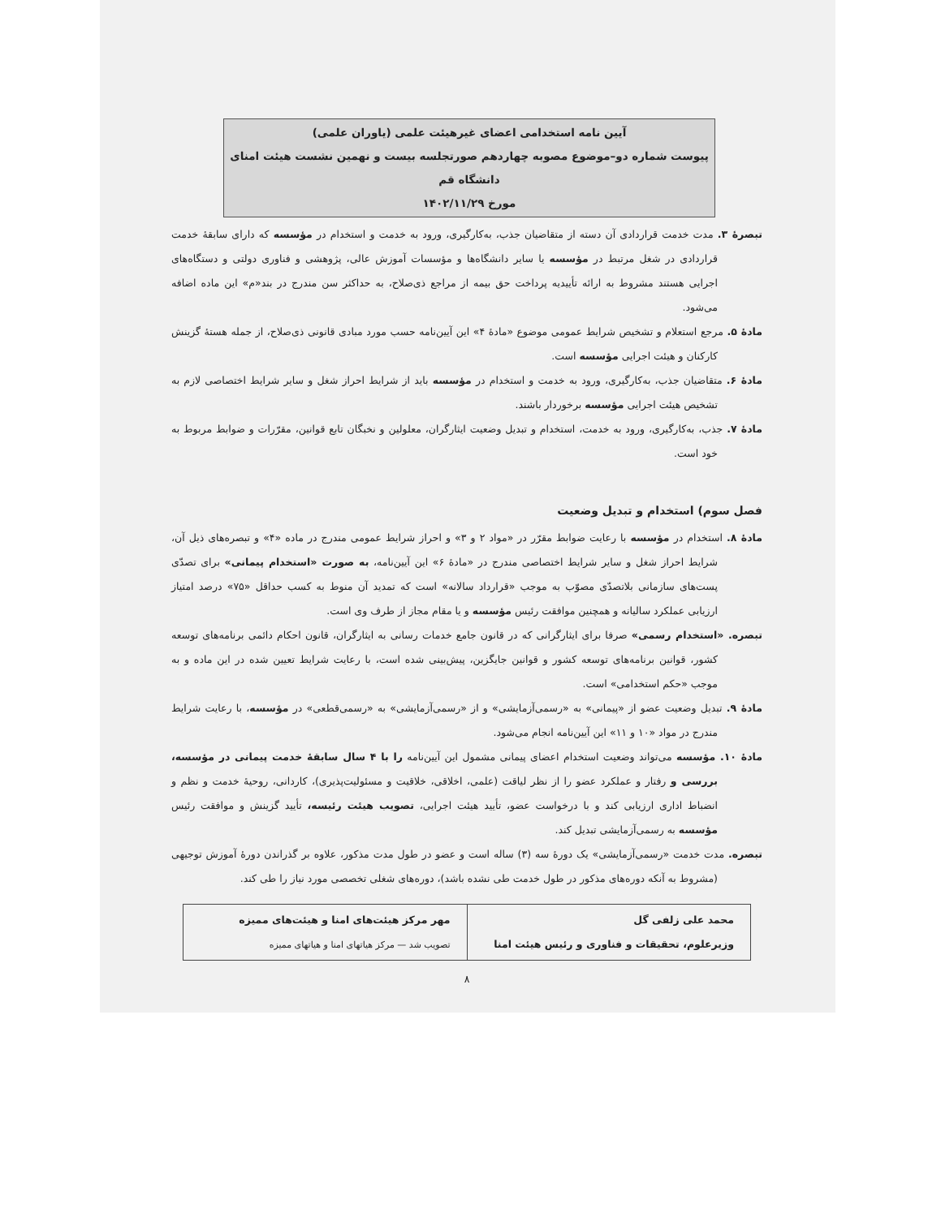آیین نامه استخدامی اعضای غیرهیئت علمی (یاوران علمی)
پیوست شماره دو–موضوع مصوبه چهاردهم صورتجلسه بیست و نهمین نشست هیئت امنای دانشگاه قم
مورخ ۱۴۰۲/۱۱/۲۹
تبصرهٔ ۳. مدت خدمت قراردادی آن دسته از متقاضیان جذب، به‌کارگیری، ورود به خدمت و استخدام در مؤسسه که دارای سابقهٔ خدمت قراردادی در شغل مرتبط در مؤسسه یا سایر دانشگاه‌ها و مؤسسات آموزش عالی، پژوهشی و فناوری دولتی و دستگاه‌های اجرایی هستند مشروط به ارائه تأییدیه پرداخت حق بیمه از مراجع ذی‌صلاح، به حداکثر سن مندرج در بند«م» این ماده اضافه می‌شود.
مادهٔ ۵. مرجع استعلام و تشخیص شرایط عمومی موضوع «مادهٔ ۴» این آیین‌نامه حسب مورد مبادی قانونی ذی‌صلاح، از جمله هستهٔ گزینش کارکنان و هیئت اجرایی مؤسسه است.
مادهٔ ۶. متقاضیان جذب، به‌کارگیری، ورود به خدمت و استخدام در مؤسسه باید از شرایط احراز شغل و سایر شرایط اختصاصی لازم به تشخیص هیئت اجرایی مؤسسه برخوردار باشند.
مادهٔ ۷. جذب، به‌کارگیری، ورود به خدمت، استخدام و تبدیل وضعیت ایثارگران، معلولین و نخبگان تابع قوانین، مقرّرات و ضوابط مربوط به خود است.
فصل سوم) استخدام و تبدیل وضعیت
مادهٔ ۸. استخدام در مؤسسه با رعایت ضوابط مقرّر در «مواد ۲ و ۳» و احراز شرایط عمومی مندرج در ماده «۴» و تبصره‌های ذیل آن، شرایط احراز شغل و سایر شرایط اختصاصی مندرج در «مادهٔ ۶» این آیین‌نامه، به صورت «استخدام پیمانی» برای تصدّی پست‌های سازمانی بلاتصدّی مصوّب به موجب «قرارداد سالانه» است که تمدید آن منوط به کسب حداقل «۷۵» درصد امتیاز ارزیابی عملکرد سالیانه و همچنین موافقت رئیس مؤسسه و یا مقام مجاز از طرف وی است.
تبصره. «استخدام رسمی» صرفا برای ایثارگرانی که در قانون جامع خدمات رسانی به ایثارگران، قانون احکام دائمی برنامه‌های توسعه کشور، قوانین برنامه‌های توسعه کشور و قوانین جایگزین، پیش‌بینی شده است، با رعایت شرایط تعیین شده در این ماده و به موجب «حکم استخدامی» است.
مادهٔ ۹. تبدیل وضعیت عضو از «پیمانی» به «رسمی‌آزمایشی» و از «رسمی‌آزمایشی» به «رسمی‌قطعی» در مؤسسه، با رعایت شرایط مندرج در مواد «۱۰ و ۱۱» این آیین‌نامه انجام می‌شود.
مادهٔ ۱۰. مؤسسه می‌تواند وضعیت استخدام اعضای پیمانی مشمول این آیین‌نامه را با ۴ سال سابقهٔ خدمت پیمانی در مؤسسه، بررسی و رفتار و عملکرد عضو را از نظر لیاقت (علمی، اخلاقی، خلاقیت و مسئولیت‌پذیری)، کاردانی، روحیهٔ خدمت و نظم و انضباط اداری ارزیابی کند و با درخواست عضو، تأیید هیئت اجرایی، تصویب هیئت رئیسه، تأیید گزینش و موافقت رئیس مؤسسه به رسمی‌آزمایشی تبدیل کند.
تبصره. مدت خدمت «رسمی‌آزمایشی» یک دورهٔ سه (۳) ساله است و عضو در طول مدت مذکور، علاوه بر گذراندن دورهٔ آموزش توجیهی (مشروط به آنکه دوره‌های مذکور در طول خدمت طی نشده باشد)، دوره‌های شغلی تخصصی مورد نیاز را طی کند.
| محمد علی زلفی گل وزیرعلوم، تحقیقات و فناوری و رئیس هیئت امنا | مهر مرکز هیئت‌های امنا و هیئت‌های ممیزه تصویب شد — مرکز هیاتهای امنا و هیاتهای ممیزه |
۸